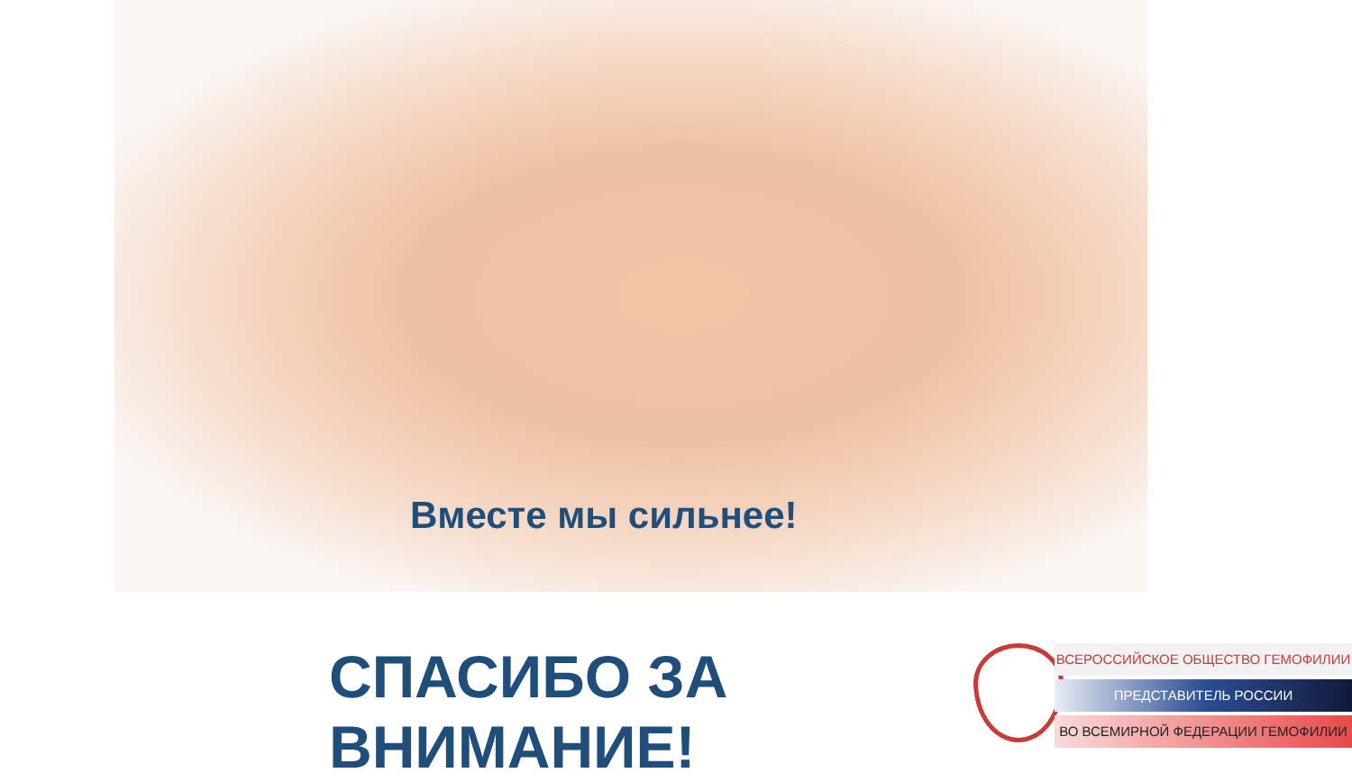Вместе мы сильнее!
СПАСИБО ЗА
ВНИМАНИЕ!
ВСЕРОССИЙСКОЕ ОБЩЕСТВО ГЕМОФИЛИИ
ПРЕДСТАВИТЕЛЬ РОССИИ
ВО ВСЕМИРНОЙ ФЕДЕРАЦИИ ГЕМОФИЛИИ